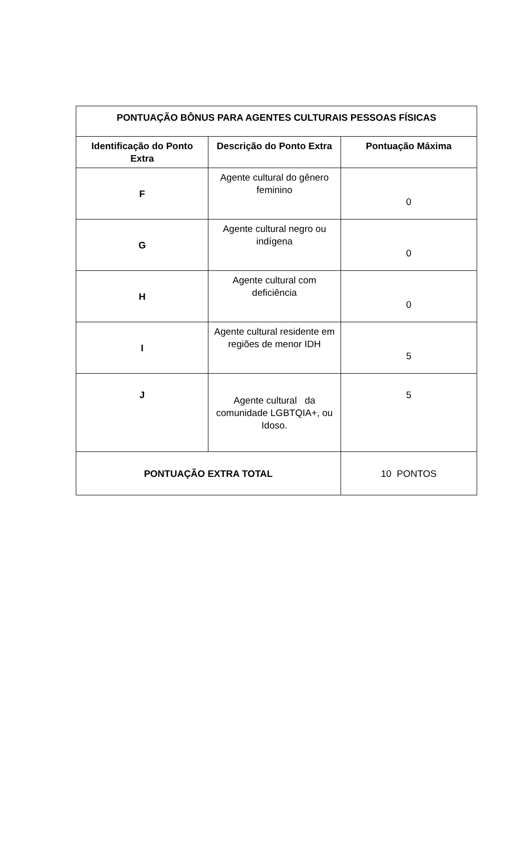| PONTUAÇÃO BÔNUS PARA AGENTES CULTURAIS PESSOAS FÍSICAS | | |
| --- | --- | --- |
| Identificação do Ponto Extra | Descrição do Ponto Extra | Pontuação Máxima |
| F | Agente cultural do gênero feminino | 0 |
| G | Agente cultural negro ou indígena | 0 |
| H | Agente cultural com deficiência | 0 |
| I | Agente cultural residente em regiões de menor IDH | 5 |
| J | Agente cultural da comunidade LGBTQIA+, ou Idoso. | 5 |
| PONTUAÇÃO EXTRA TOTAL | | 10 PONTOS |